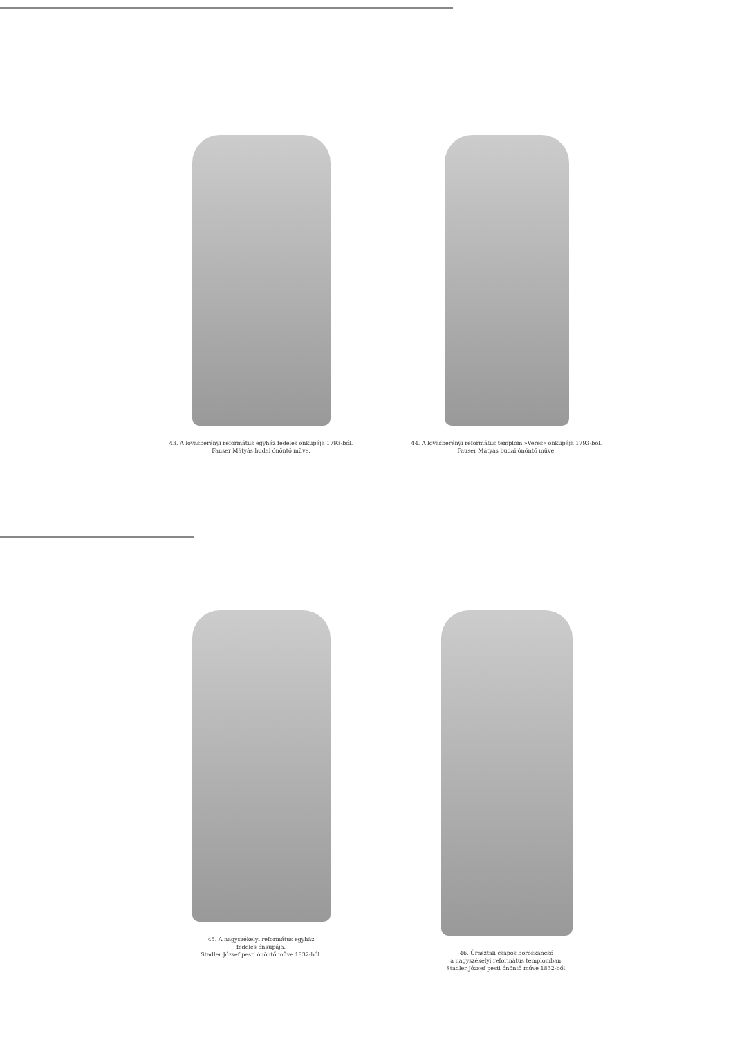43. A lovasberényi református egyház fedeles ónkupája 1793-ból.
Fauser Mátyás budai ónöntő műve.
44. A lovasberényi református templom »Veres« ónkupája 1793-ból.
Fauser Mátyás budai ónöntő műve.
45. A nagyszékelyi református egyház
fedeles ónkupája.
Stadler József pesti ónöntő műve 1832-ből.
46. Úrasztali csapos boroskancsó
a nagyszékelyi református templomban.
Stadler József pesti ónöntő műve 1832-ből.